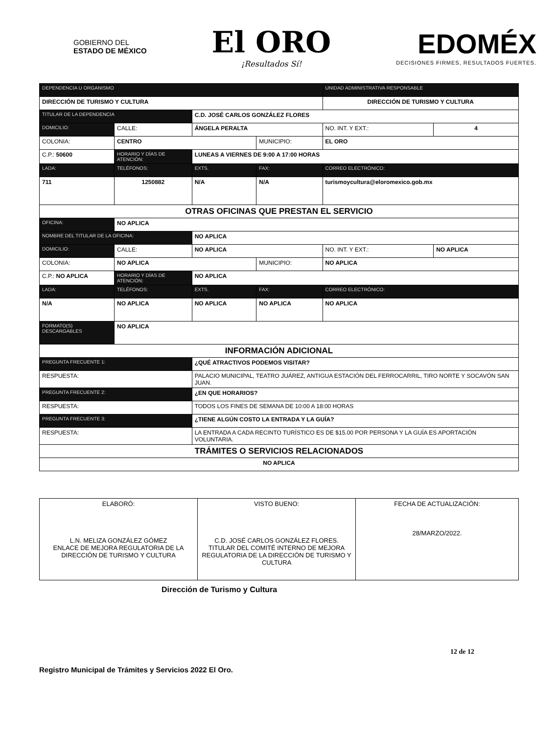GOBIERNO DEL
ESTADO DE MÉXICO
El ORO
¡Resultados Sí!
EDOMÉX
DECISIONES FIRMES, RESULTADOS FUERTES.
| DEPENDENCIA U ORGANISMO | | | | | UNIDAD ADMINISTRATIVA RESPONSABLE | | |
| --- | --- | --- | --- | --- | --- | --- | --- |
| DIRECCIÓN DE TURISMO Y CULTURA | | | | | DIRECCIÓN DE TURISMO Y CULTURA | | |
| TITULAR DE LA DEPENDENCIA | | C.D. JOSÉ CARLOS GONZÁLEZ FLORES | | | | | |
| DOMICILIO: | CALLE: | ÁNGELA PERALTA | | | | NO. INT. Y EXT.: | 4 |
| COLONIA: | CENTRO | | | MUNICIPIO: | EL ORO | | |
| C.P.: 50600 | HORARIO Y DÍAS DE ATENCIÓN: | | LUNEAS A VIERNES DE 9:00 A 17:00 HORAS | | | | |
| LADA: | TELÉFONOS: | | EXTS. | FAX: | CORREO ELECTRÓNICO: | | |
| 711 | 1250882 | | N/A | N/A | turismoycultura@eloromexico.gob.mx | | |
| OTRAS OFICINAS QUE PRESTAN EL SERVICIO | | | | | | | |
| OFICINA: | NO APLICA | | | | | | |
| NOMBRE DEL TITULAR DE LA OFICINA: | | NO APLICA | | | | | |
| DOMICILIO: | CALLE: | NO APLICA | | | | NO. INT. Y EXT.: | NO APLICA |
| COLONIA: | NO APLICA | | | MUNICIPIO: | NO APLICA | | |
| C.P.: NO APLICA | HORARIO Y DÍAS DE ATENCIÓN: | | NO APLICA | | | | |
| LADA: | TELÉFONOS: | | EXTS. | FAX: | CORREO ELECTRÓNICO: | | |
| N/A | NO APLICA | | NO APLICA | NO APLICA | NO APLICA | | |
| FORMATO(S) DESCARGABLES | NO APLICA | | | | | | |
| INFORMACIÓN ADICIONAL | | | | | | | |
| PREGUNTA FRECUENTE 1: | | ¿QUÉ ATRACTIVOS PODEMOS VISITAR? | | | | | |
| RESPUESTA: | | PALACIO MUNICIPAL, TEATRO JUÁREZ, ANTIGUA ESTACIÓN DEL FERROCARRIL, TIRO NORTE Y SOCAVÓN SAN JUAN. | | | | | |
| PREGUNTA FRECUENTE 2: | | ¿EN QUE HORARIOS? | | | | | |
| RESPUESTA: | | TODOS LOS FINES DE SEMANA DE 10:00 A 18:00 HORAS | | | | | |
| PREGUNTA FRECUENTE 3: | | ¿TIENE ALGÚN COSTO LA ENTRADA Y LA GUÍA? | | | | | |
| RESPUESTA: | | LA ENTRADA A CADA RECINTO TURÍSTICO ES DE $15.00 POR PERSONA Y LA GUÍA ES APORTACIÓN VOLUNTARIA. | | | | | |
| TRÁMITES O SERVICIOS RELACIONADOS | | | | | | | |
| NO APLICA | | | | | | | |
| ELABORÓ: L.N. MELIZA GONZÁLEZ GÓMEZ ENLACE DE MEJORA REGULATORIA DE LA DIRECCIÓN DE TURISMO Y CULTURA | VISTO BUENO: C.D. JOSÉ CARLOS GONZÁLEZ FLORES. TITULAR DEL COMITÉ INTERNO DE MEJORA REGULATORIA DE LA DIRECCIÓN DE TURISMO Y CULTURA | FECHA DE ACTUALIZACIÓN: 28/MARZO/2022. |
Dirección de Turismo y Cultura
12 de 12
Registro Municipal de Trámites y Servicios 2022 El Oro.